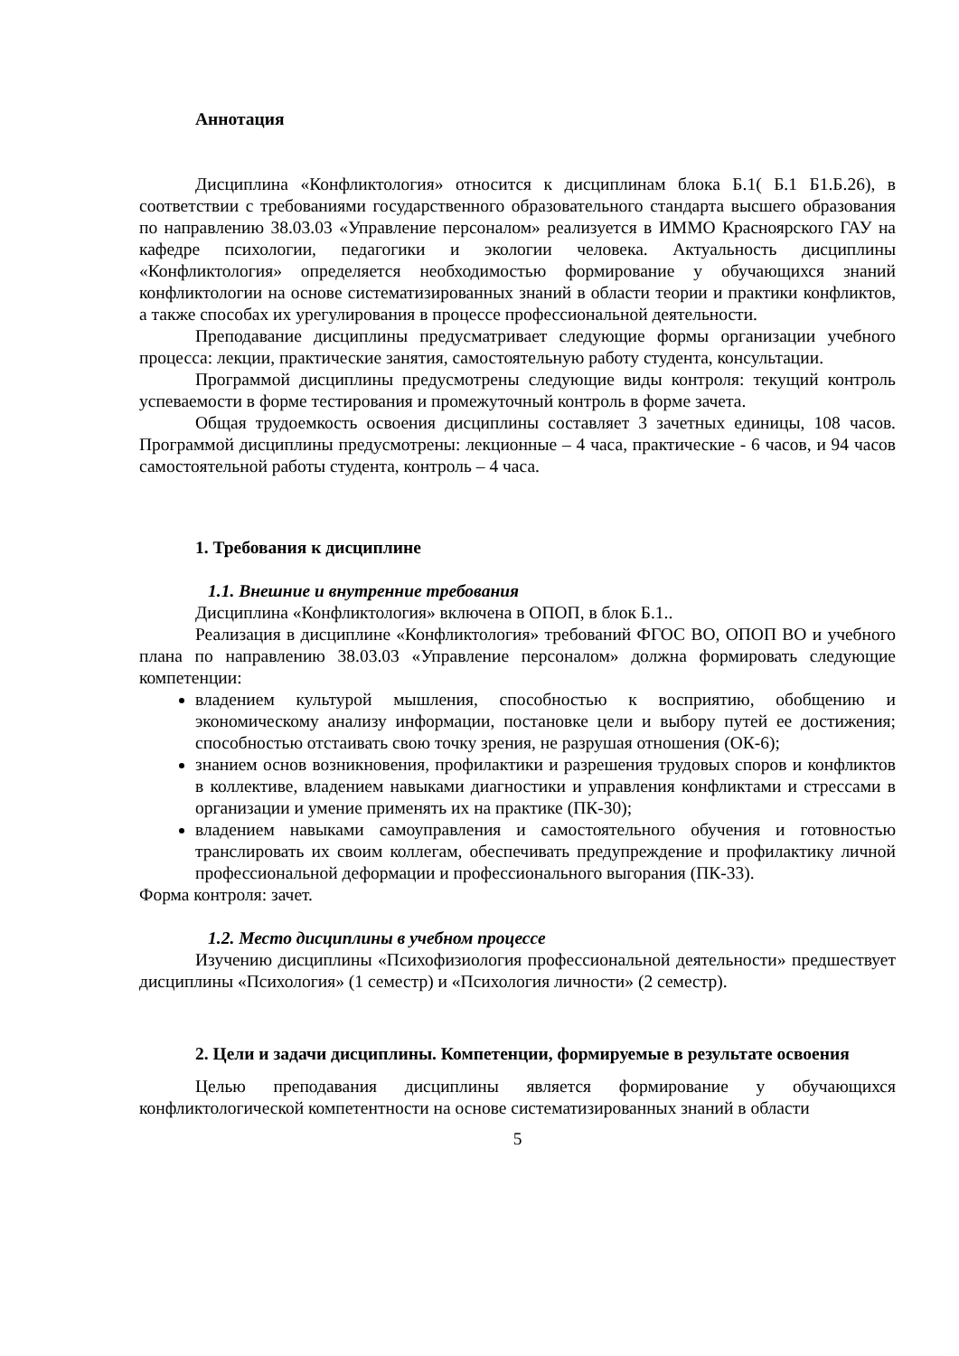Аннотация
Дисциплина «Конфликтология» относится к дисциплинам блока Б.1( Б.1 Б1.Б.26), в соответствии с требованиями государственного образовательного стандарта высшего образования по направлению 38.03.03 «Управление персоналом» реализуется в ИММО Красноярского ГАУ на кафедре психологии, педагогики и экологии человека. Актуальность дисциплины «Конфликтология» определяется необходимостью формирование у обучающихся знаний конфликтологии на основе систематизированных знаний в области теории и практики конфликтов, а также способах их урегулирования в процессе профессиональной деятельности.
Преподавание дисциплины предусматривает следующие формы организации учебного процесса: лекции, практические занятия, самостоятельную работу студента, консультации.
Программой дисциплины предусмотрены следующие виды контроля: текущий контроль успеваемости в форме тестирования и промежуточный контроль в форме зачета.
Общая трудоемкость освоения дисциплины составляет 3 зачетных единицы, 108 часов. Программой дисциплины предусмотрены: лекционные – 4 часа, практические - 6 часов, и 94 часов самостоятельной работы студента, контроль – 4 часа.
1. Требования к дисциплине
1.1. Внешние и внутренние требования
Дисциплина «Конфликтология» включена в ОПОП, в блок Б.1..
Реализация в дисциплине «Конфликтология» требований ФГОС ВО, ОПОП ВО и учебного плана по направлению 38.03.03 «Управление персоналом» должна формировать следующие компетенции:
владением культурой мышления, способностью к восприятию, обобщению и экономическому анализу информации, постановке цели и выбору путей ее достижения; способностью отстаивать свою точку зрения, не разрушая отношения (ОК-6);
знанием основ возникновения, профилактики и разрешения трудовых споров и конфликтов в коллективе, владением навыками диагностики и управления конфликтами и стрессами в организации и умение применять их на практике (ПК-30);
владением навыками самоуправления и самостоятельного обучения и готовностью транслировать их своим коллегам, обеспечивать предупреждение и профилактику личной профессиональной деформации и профессионального выгорания (ПК-33).
Форма контроля: зачет.
1.2. Место дисциплины в учебном процессе
Изучению дисциплины «Психофизиология профессиональной деятельности» предшествует дисциплины «Психология» (1 семестр) и «Психология личности» (2 семестр).
2. Цели и задачи дисциплины. Компетенции, формируемые в результате освоения
Целью преподавания дисциплины является формирование у обучающихся конфликтологической компетентности на основе систематизированных знаний в области
5